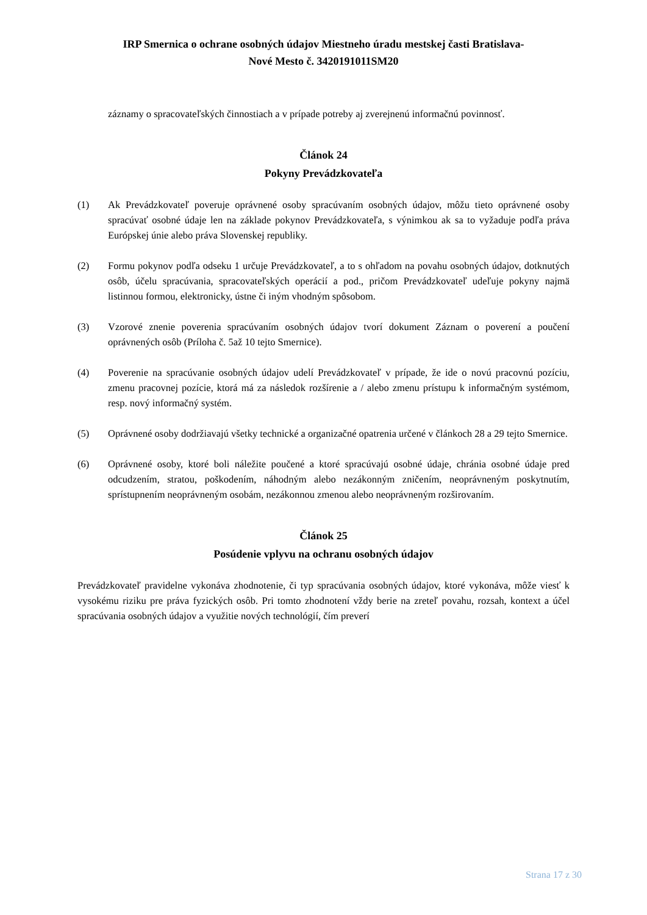IRP Smernica o ochrane osobných údajov Miestneho úradu mestskej časti Bratislava-
Nové Mesto č. 3420191011SM20
záznamy o spracovateľských činnostiach a v prípade potreby aj zverejnenú informačnú povinnosť.
Článok 24
Pokyny Prevádzkovateľa
(1) Ak Prevádzkovateľ poveruje oprávnené osoby spracúvaním osobných údajov, môžu tieto oprávnené osoby spracúvať osobné údaje len na základe pokynov Prevádzkovateľa, s výnimkou ak sa to vyžaduje podľa práva Európskej únie alebo práva Slovenskej republiky.
(2) Formu pokynov podľa odseku 1 určuje Prevádzkovateľ, a to s ohľadom na povahu osobných údajov, dotknutých osôb, účelu spracúvania, spracovateľských operácií a pod., pričom Prevádzkovateľ udeľuje pokyny najmä listinnou formou, elektronicky, ústne či iným vhodným spôsobom.
(3) Vzorové znenie poverenia spracúvaním osobných údajov tvorí dokument Záznam o poverení a poučení oprávnených osôb (Príloha č. 5až 10 tejto Smernice).
(4) Poverenie na spracúvanie osobných údajov udelí Prevádzkovateľ v prípade, že ide o novú pracovnú pozíciu, zmenu pracovnej pozície, ktorá má za následok rozšírenie a / alebo zmenu prístupu k informačným systémom, resp. nový informačný systém.
(5) Oprávnené osoby dodržiavajú všetky technické a organizačné opatrenia určené v článkoch 28 a 29 tejto Smernice.
(6) Oprávnené osoby, ktoré boli náležite poučené a ktoré spracúvajú osobné údaje, chránia osobné údaje pred odcudzením, stratou, poškodením, náhodným alebo nezákonným zničením, neoprávneným poskytnutím, sprístupnením neoprávneným osobám, nezákonnou zmenou alebo neoprávneným rozširovaním.
Článok 25
Posúdenie vplyvu na ochranu osobných údajov
Prevádzkovateľ pravidelne vykonáva zhodnotenie, či typ spracúvania osobných údajov, ktoré vykonáva, môže viesť k vysokému riziku pre práva fyzických osôb. Pri tomto zhodnotení vždy berie na zreteľ povahu, rozsah, kontext a účel spracúvania osobných údajov a využitie nových technológií, čím preverí
Strana 17 z 30